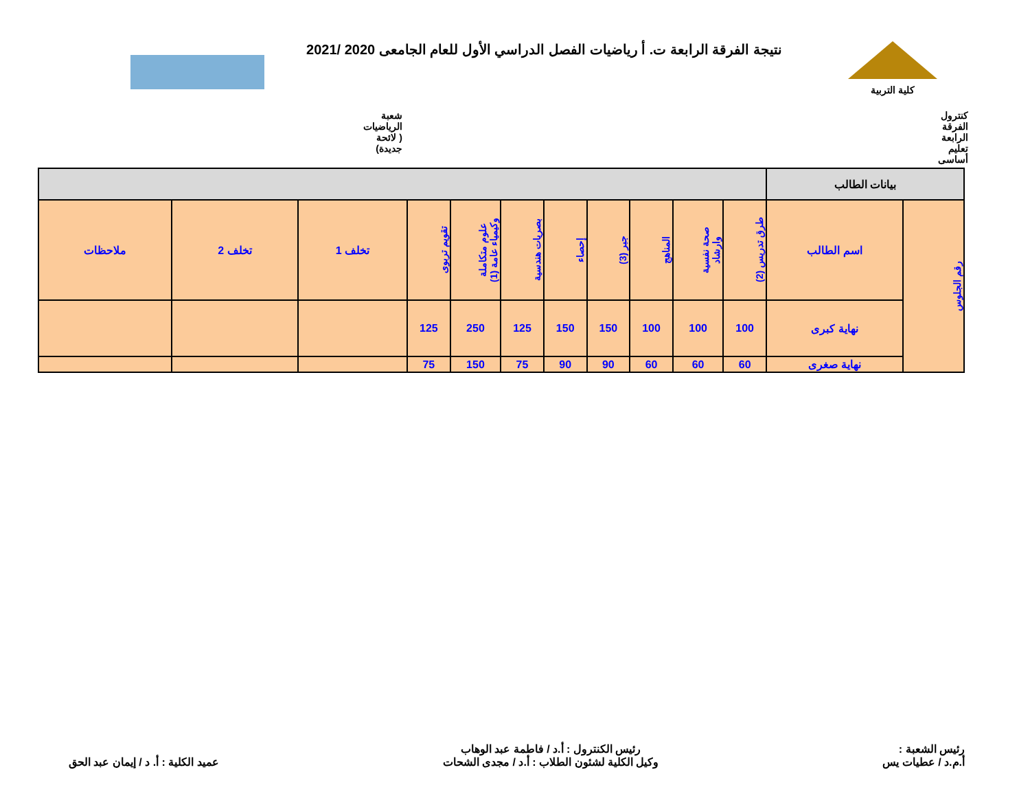كلية التربية
نتيجة الفرقة الرابعة ت. أ رياضيات الفصل الدراسي الأول للعام الجامعى 2020 /2021
كنترول الفرقة الرابعة تعليم أساسى
شعبة الرياضيات ( لائحة جديدة)
| بيانات الطالب | | | | | | | | | | | | |
| --- | --- | --- | --- | --- | --- | --- | --- | --- | --- | --- | --- | --- |
| رقم الجلوس | اسم الطالب | طرق تدريس (2) | صحة نفسية وارشاد | المناهج | جبر (3) | إحصاء | بصريات هندسية | علوم متكاملة وكيمياء عامة (1) | تقويم تربوى | تخلف 1 | تخلف 2 | ملاحظات |
| | نهاية كبرى | 100 | 100 | 100 | 150 | 150 | 125 | 250 | 125 | | | |
| | نهاية صغرى | 60 | 60 | 60 | 90 | 90 | 75 | 150 | 75 | | | |
رئيس الشعبة :
أ.م.د / عطيات يس
رئيس الكنترول : أ.د / فاطمة عبد الوهاب
وكيل الكلية لشئون الطلاب : أ.د / مجدى الشحات
عميد الكلية : أ. د / إيمان عبد الحق